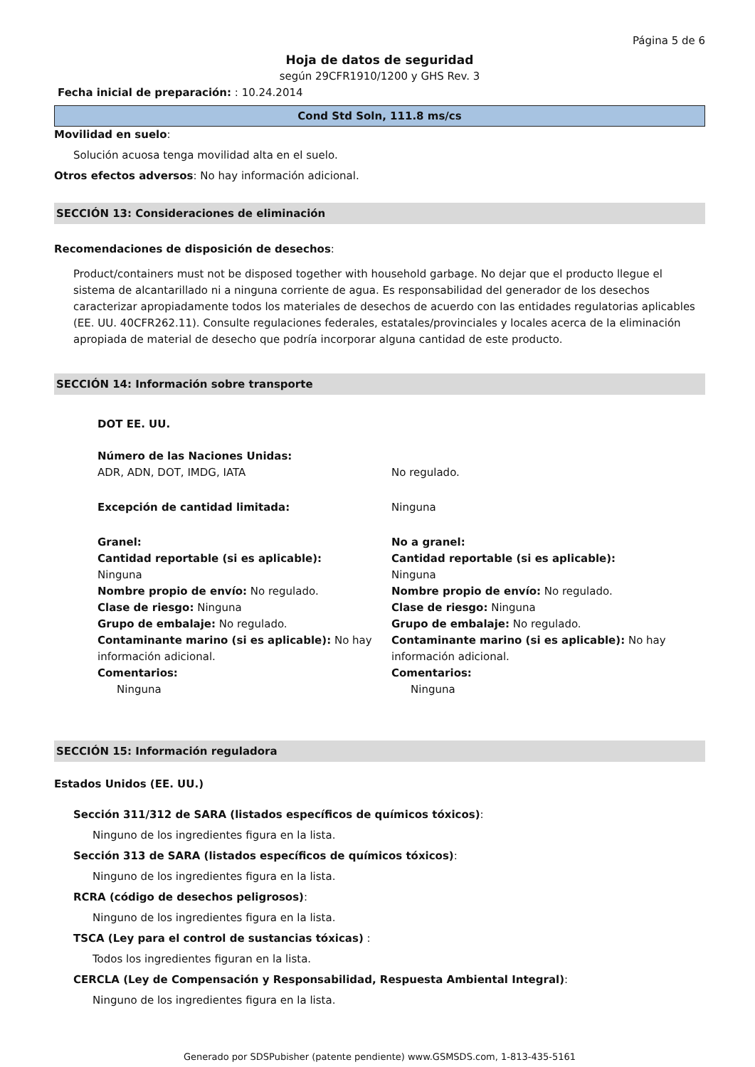Página 5 de 6
Hoja de datos de seguridad
según 29CFR1910/1200 y GHS Rev. 3
Fecha inicial de preparación: : 10.24.2014
Cond Std Soln, 111.8 ms/cs
Movilidad en suelo:
Solución acuosa tenga movilidad alta en el suelo.
Otros efectos adversos: No hay información adicional.
SECCIÓN 13: Consideraciones de eliminación
Recomendaciones de disposición de desechos:
Product/containers must not be disposed together with household garbage. No dejar que el producto llegue el sistema de alcantarillado ni a ninguna corriente de agua. Es responsabilidad del generador de los desechos caracterizar apropiadamente todos los materiales de desechos de acuerdo con las entidades regulatorias aplicables (EE. UU. 40CFR262.11). Consulte regulaciones federales, estatales/provinciales y locales acerca de la eliminación apropiada de material de desecho que podría incorporar alguna cantidad de este producto.
SECCIÓN 14: Información sobre transporte
DOT EE. UU.
Número de las Naciones Unidas:
ADR, ADN, DOT, IMDG, IATA No regulado.
Excepción de cantidad limitada: Ninguna
Granel:
Cantidad reportable (si es aplicable):
Ninguna
Nombre propio de envío: No regulado.
Clase de riesgo: Ninguna
Grupo de embalaje: No regulado.
Contaminante marino (si es aplicable): No hay información adicional.
Comentarios:
Ninguna
No a granel:
Cantidad reportable (si es aplicable):
Ninguna
Nombre propio de envío: No regulado.
Clase de riesgo: Ninguna
Grupo de embalaje: No regulado.
Contaminante marino (si es aplicable): No hay información adicional.
Comentarios:
Ninguna
SECCIÓN 15: Información reguladora
Estados Unidos (EE. UU.)
Sección 311/312 de SARA (listados específicos de químicos tóxicos):
Ninguno de los ingredientes figura en la lista.
Sección 313 de SARA (listados específicos de químicos tóxicos):
Ninguno de los ingredientes figura en la lista.
RCRA (código de desechos peligrosos):
Ninguno de los ingredientes figura en la lista.
TSCA (Ley para el control de sustancias tóxicas) :
Todos los ingredientes figuran en la lista.
CERCLA (Ley de Compensación y Responsabilidad, Respuesta Ambiental Integral):
Ninguno de los ingredientes figura en la lista.
Generado por SDSPubisher (patente pendiente) www.GSMSDS.com, 1-813-435-5161